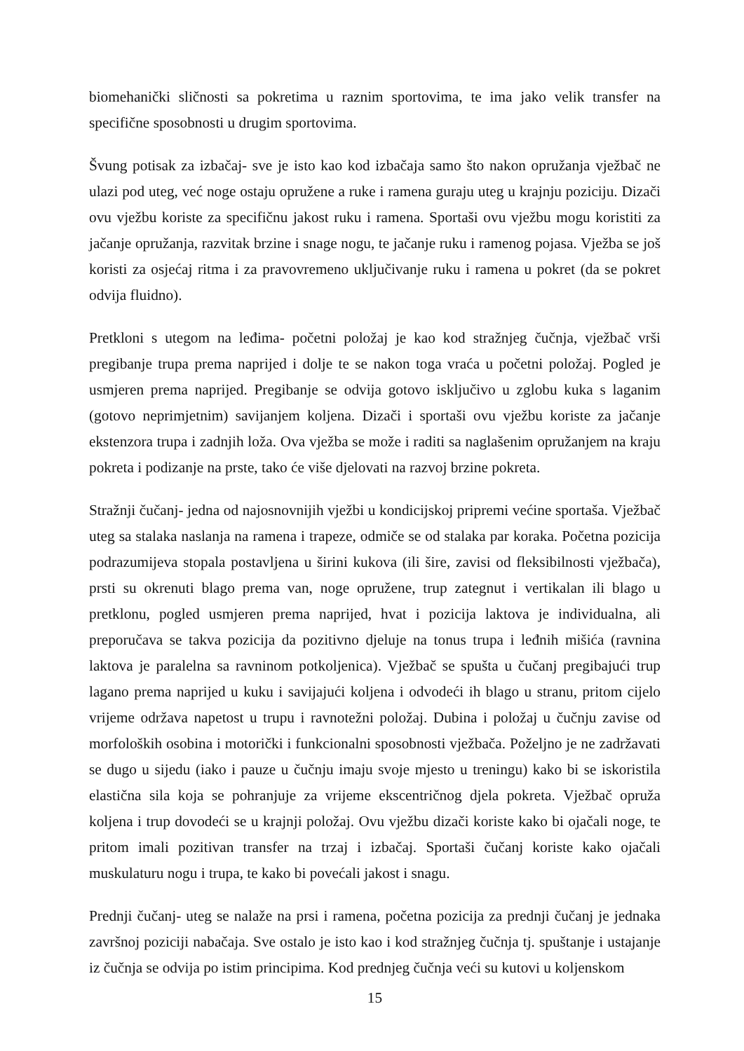biomehanički sličnosti sa pokretima u raznim sportovima, te ima jako velik transfer na specifične sposobnosti u drugim sportovima.
Švung potisak za izbačaj- sve je isto kao kod izbačaja samo što nakon opružanja vježbač ne ulazi pod uteg, već noge ostaju opružene a ruke i ramena guraju uteg u krajnju poziciju. Dizači ovu vježbu koriste za specifičnu jakost ruku i ramena. Sportaši ovu vježbu mogu koristiti za jačanje opružanja, razvitak brzine i snage nogu, te jačanje ruku i ramenog pojasa. Vježba se još koristi za osjećaj ritma i za pravovremeno uključivanje ruku i ramena u pokret (da se pokret odvija fluidno).
Pretkloni s utegom na leđima- početni položaj je kao kod stražnjeg čučnja, vježbač vrši pregibanje trupa prema naprijed i dolje te se nakon toga vraća u početni položaj. Pogled je usmjeren prema naprijed. Pregibanje se odvija gotovo isključivo u zglobu kuka s laganim (gotovo neprimjetnim) savijanjem koljena. Dizači i sportaši ovu vježbu koriste za jačanje ekstenzora trupa i zadnjih loža. Ova vježba se može i raditi sa naglašenim opružanjem na kraju pokreta i podizanje na prste, tako će više djelovati na razvoj brzine pokreta.
Stražnji čučanj- jedna od najosnovnijih vježbi u kondicijskoj pripremi većine sportaša. Vježbač uteg sa stalaka naslanja na ramena i trapeze, odmiče se od stalaka par koraka. Početna pozicija podrazumijeva stopala postavljena u širini kukova (ili šire, zavisi od fleksibilnosti vježbača), prsti su okrenuti blago prema van, noge opružene, trup zategnut i vertikalan ili blago u pretklonu, pogled usmjeren prema naprijed, hvat i pozicija laktova je individualna, ali preporučava se takva pozicija da pozitivno djeluje na tonus trupa i leđnih mišića (ravnina laktova je paralelna sa ravninom potkoljenica). Vježbač se spušta u čučanj pregibajući trup lagano prema naprijed u kuku i savijajući koljena i odvodeći ih blago u stranu, pritom cijelo vrijeme održava napetost u trupu i ravnotežni položaj. Dubina i položaj u čučnju zavise od morfoloških osobina i motorički i funkcionalni sposobnosti vježbača. Poželjno je ne zadržavati se dugo u sijedu (iako i pauze u čučnju imaju svoje mjesto u treningu) kako bi se iskoristila elastična sila koja se pohranjuje za vrijeme ekscentričnog djela pokreta. Vježbač opruža koljena i trup dovodeći se u krajnji položaj. Ovu vježbu dizači koriste kako bi ojačali noge, te pritom imali pozitivan transfer na trzaj i izbačaj. Sportaši čučanj koriste kako ojačali muskulaturu nogu i trupa, te kako bi povećali jakost i snagu.
Prednji čučanj- uteg se nalaže na prsi i ramena, početna pozicija za prednji čučanj je jednaka završnoj poziciji nabačaja. Sve ostalo je isto kao i kod stražnjeg čučnja tj. spuštanje i ustajanje iz čučnja se odvija po istim principima. Kod prednjeg čučnja veći su kutovi u koljenskom
15